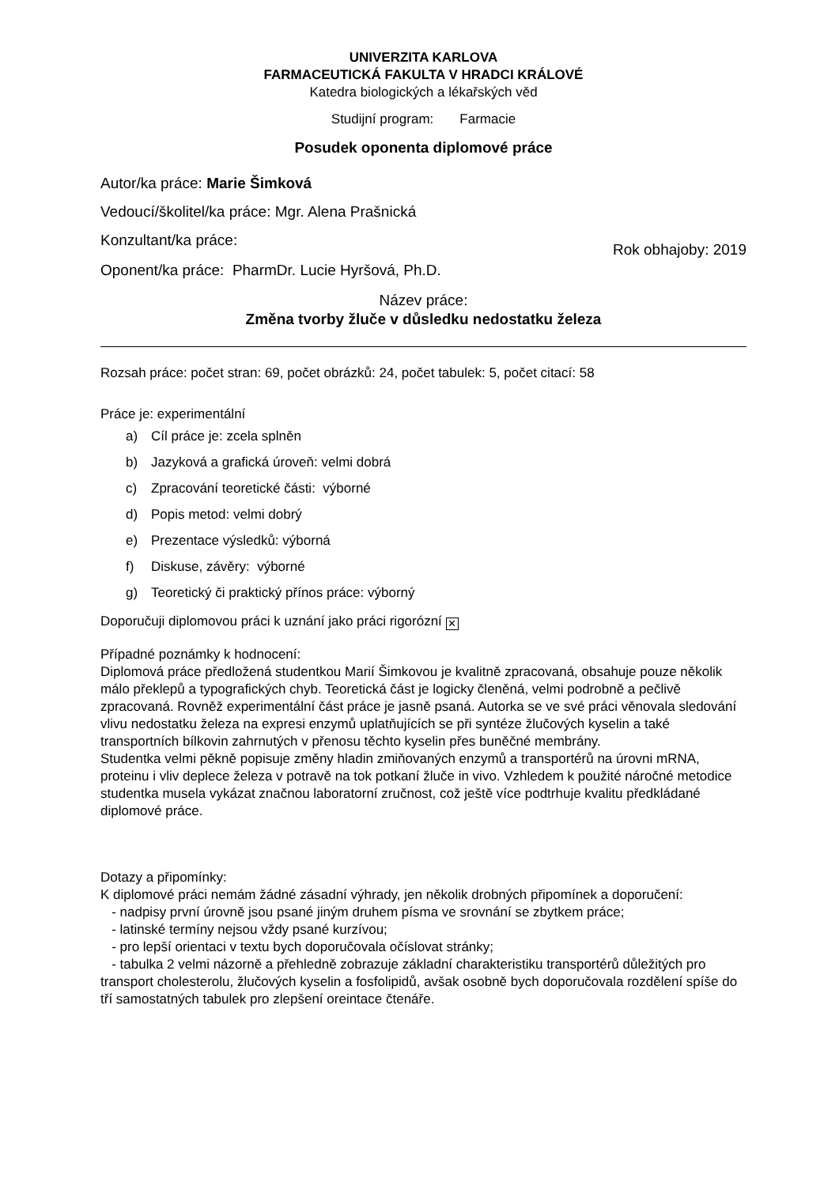UNIVERZITA KARLOVA
FARMACEUTICKÁ FAKULTA V HRADCI KRÁLOVÉ
Katedra biologických a lékařských věd
Studijní program: Farmacie
Posudek oponenta diplomové práce
Autor/ka práce: Marie Šimková
Vedoucí/školitel/ka práce: Mgr. Alena Prašnická
Konzultant/ka práce:
Rok obhajoby: 2019
Oponent/ka práce: PharmDr. Lucie Hyršová, Ph.D.
Název práce:
Změna tvorby žluče v důsledku nedostatku železa
Rozsah práce: počet stran: 69, počet obrázků: 24, počet tabulek: 5, počet citací: 58
Práce je: experimentální
a) Cíl práce je: zcela splněn
b) Jazyková a grafická úroveň: velmi dobrá
c) Zpracování teoretické části: výborné
d) Popis metod: velmi dobrý
e) Prezentace výsledků: výborná
f) Diskuse, závěry: výborné
g) Teoretický či praktický přínos práce: výborný
Doporučuji diplomovou práci k uznání jako práci rigorózní ✕
Případné poznámky k hodnocení:
Diplomová práce předložená studentkou Marií Šimkovou je kvalitně zpracovaná, obsahuje pouze několik málo překlepů a typografických chyb. Teoretická část je logicky členěná, velmi podrobně a pečlivě zpracovaná. Rovněž experimentální část práce je jasně psaná. Autorka se ve své práci věnovala sledování vlivu nedostatku železa na expresi enzymů uplatňujících se při syntéze žlučových kyselin a také transportních bílkovin zahrnutých v přenosu těchto kyselin přes buněčné membrány.
Studentka velmi pěkně popisuje změny hladin zmiňovaných enzymů a transportérů na úrovni mRNA, proteinu i vliv deplece železa v potravě na tok potkaní žluče in vivo. Vzhledem k použité náročné metodice studentka musela vykázat značnou laboratorní zručnost, což ještě více podtrhuje kvalitu předkládané diplomové práce.
Dotazy a připomínky:
K diplomové práci nemám žádné zásadní výhrady, jen několik drobných připomínek a doporučení:
- nadpisy první úrovně jsou psané jiným druhem písma ve srovnání se zbytkem práce;
- latinské termíny nejsou vždy psané kurzívou;
- pro lepší orientaci v textu bych doporučovala očíslovat stránky;
- tabulka 2 velmi názorně a přehledně zobrazuje základní charakteristiku transportérů důležitých pro transport cholesterolu, žlučových kyselin a fosfolipidů, avšak osobně bych doporučovala rozdělení spíše do tří samostatných tabulek pro zlepšení oreintace čtenáře.